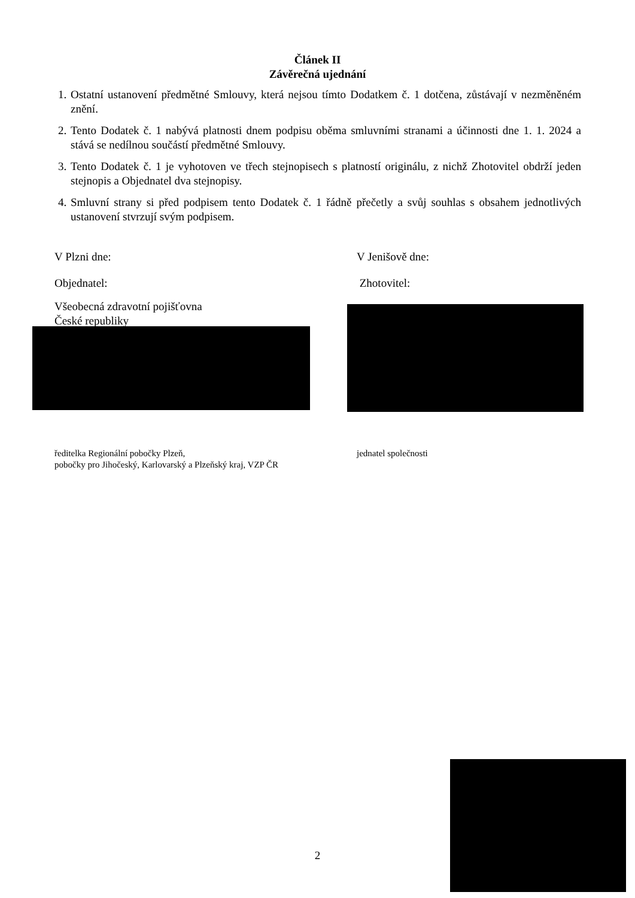Článek II
Závěrečná ujednání
1. Ostatní ustanovení předmětné Smlouvy, která nejsou tímto Dodatkem č. 1 dotčena, zůstávají v nezměněném znění.
2. Tento Dodatek č. 1 nabývá platnosti dnem podpisu oběma smluvními stranami a účinnosti dne 1. 1. 2024 a stává se nedílnou součástí předmětné Smlouvy.
3. Tento Dodatek č. 1 je vyhotoven ve třech stejnopisech s platností originálu, z nichž Zhotovitel obdrží jeden stejnopis a Objednatel dva stejnopisy.
4. Smluvní strany si před podpisem tento Dodatek č. 1 řádně přečetly a svůj souhlas s obsahem jednotlivých ustanovení stvrzují svým podpisem.
V Plzni dne: V Jenišově dne:
Objednatel: Zhotovitel:
Všeobecná zdravotní pojišťovna
České republiky
ředitelka Regionální pobočky Plzeň,
pobočky pro Jihočeský, Karlovarský a Plzeňský kraj, VZP ČR
jednatel společnosti
2